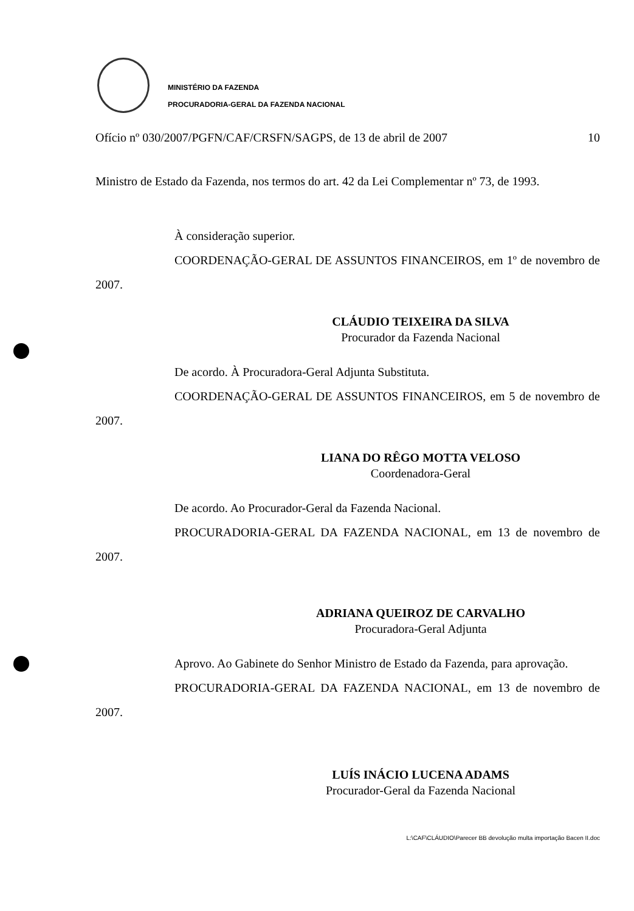MINISTÉRIO DA FAZENDA
PROCURADORIA-GERAL DA FAZENDA NACIONAL
Ofício nº 030/2007/PGFN/CAF/CRSFN/SAGPS, de 13 de abril de 2007 10
Ministro de Estado da Fazenda, nos termos do art. 42 da Lei Complementar nº 73, de 1993.
À consideração superior.
COORDENAÇÃO-GERAL DE ASSUNTOS FINANCEIROS, em 1º de novembro de 2007.
CLÁUDIO TEIXEIRA DA SILVA
Procurador da Fazenda Nacional
De acordo. À Procuradora-Geral Adjunta Substituta.
COORDENAÇÃO-GERAL DE ASSUNTOS FINANCEIROS, em 5 de novembro de 2007.
LIANA DO RÊGO MOTTA VELOSO
Coordenadora-Geral
De acordo. Ao Procurador-Geral da Fazenda Nacional.
PROCURADORIA-GERAL DA FAZENDA NACIONAL, em 13 de novembro de 2007.
ADRIANA QUEIROZ DE CARVALHO
Procuradora-Geral Adjunta
Aprovo. Ao Gabinete do Senhor Ministro de Estado da Fazenda, para aprovação.
PROCURADORIA-GERAL DA FAZENDA NACIONAL, em 13 de novembro de 2007.
LUÍS INÁCIO LUCENA ADAMS
Procurador-Geral da Fazenda Nacional
L:\CAF\CLÁUDIO\Parecer BB devolução multa importação Bacen II.doc